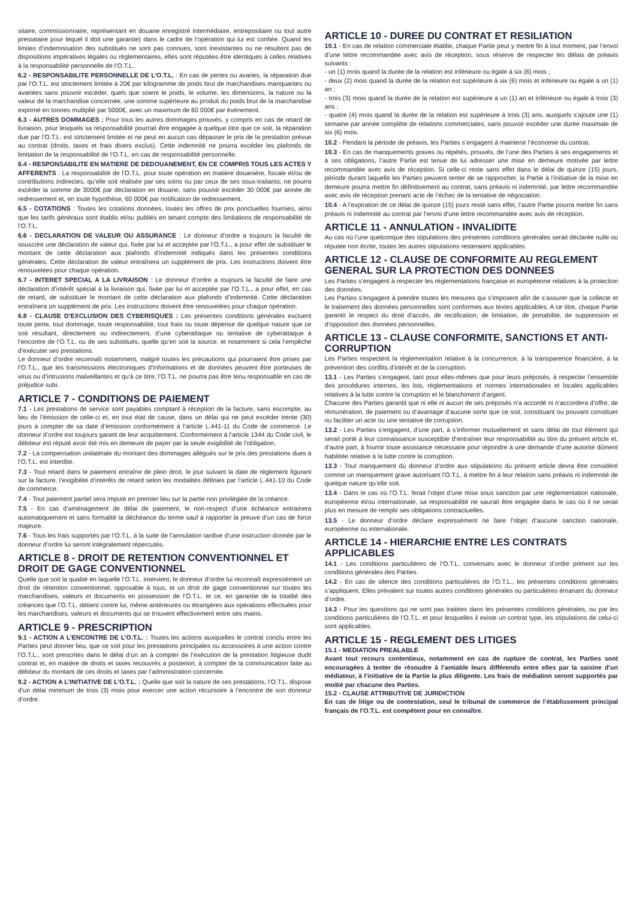sitaire, commissionnaire, représentant en douane enregistré intermédiaire, entrepositaire ou tout autre prestataire pour lequel il doit une garantie) dans le cadre de l’opération qui lui est confiée. Quand les limites d’indemnisation des substitués ne sont pas connues, sont inexistantes ou ne résultent pas de dispositions impératives légales ou règlementaires, elles sont réputées être identiques à celles relatives à la responsabilité personnelle de l’O.T.L.
6.2 - RESPONSABILITE PERSONNELLE DE L’O.T.L. : En cas de pertes ou avaries, la réparation due par l’O.T.L. est strictement limitée à 20€ par kilogramme de poids brut de marchandises manquantes ou avariées sans pouvoir excéder, quels que soient le poids, le volume, les dimensions, la nature ou la valeur de la marchandise concernée, une somme supérieure au produit du poids brut de la marchandise exprimé en tonnes multiplié par 5000€, avec un maximum de 60 000€ par évènement.
6.3 - AUTRES DOMMAGES : Pour tous les autres dommages prouvés, y compris en cas de retard de livraison, pour lesquels sa responsabilité pourrait être engagée à quelque titre que ce soit, la réparation due par l’O.T.L. est strictement limitée et ne peut en aucun cas dépasser le prix de la prestation prévue au contrat (droits, taxes et frais divers exclus). Cette indemnité ne pourra excéder les plafonds de limitation de la responsabilité de l’O.T.L. en cas de responsabilité personnelle.
6.4 - RESPONSABILITE EN MATIERE DE DEDOUANEMENT, EN CE COMPRIS TOUS LES ACTES Y AFFERENTS : La responsabilité de l’O.T.L. pour toute opération en matière douanière, fiscale et/ou de contributions indirectes, qu’elle soit réalisée par ses soins ou par ceux de ses sous-traitants, ne pourra excéder la somme de 3000€ par déclaration en douane, sans pouvoir excéder 30 000€ par année de redressement et, en toute hypothèse, 60 000€ par notification de redressement.
6.5 - COTATIONS : Toutes les cotations données, toutes les offres de prix ponctuelles fournies, ainsi que les tarifs généraux sont établis et/ou publiés en tenant compte des limitations de responsabilité de l’O.T.L.
6.6 - DECLARATION DE VALEUR OU ASSURANCE : Le donneur d’ordre a toujours la faculté de souscrire une déclaration de valeur qui, fixée par lui et acceptée par l’O.T.L., a pour effet de substituer le montant de cette déclaration aux plafonds d’indemnité indiqués dans les présentes conditions générales. Cette déclaration de valeur entraînera un supplément de prix. Les instructions doivent être renouvelées pour chaque opération.
6.7 - INTERET SPECIAL A LA LIVRAISON : Le donneur d’ordre a toujours la faculté de faire une déclaration d’intérêt spécial à la livraison qui, fixée par lui et acceptée par l’O.T.L., a pour effet, en cas de retard, de substituer le montant de cette déclaration aux plafonds d’indemnité. Cette déclaration entraînera un supplément de prix. Les instructions doivent être renouvelées pour chaque opération.
6.8 - CLAUSE D’EXCLUSION DES CYBERISQUES : Les présentes conditions générales excluent toute perte, tout dommage, toute responsabilité, tout frais ou toute dépense de quelque nature que ce soit résultant, directement ou indirectement, d’une cyberattaque ou tentative de cyberattaque à l’encontre de l’O.T.L. ou de ses substitués, quelle qu’en soit la source, et notamment si cela l’empêche d’exécuter ses prestations.
Le donneur d’ordre reconnaît notamment, malgré toutes les précautions qui pourraient être prises par l’O.T.L., que les transmissions électroniques d’informations et de données peuvent être porteuses de virus ou d’intrusions malveillantes et qu’à ce titre, l’O.T.L. ne pourra pas être tenu responsable en cas de préjudice subi.
ARTICLE 7 - CONDITIONS DE PAIEMENT
7.1 - Les prestations de service sont payables comptant à réception de la facture, sans escompte, au lieu de l’émission de celle-ci et, en tout état de cause, dans un délai qui ne peut excéder trente (30) jours à compter de sa date d’émission conformément à l’article L.441-11 du Code de commerce. Le donneur d’ordre est toujours garant de leur acquittement. Conformément à l’article 1344 du Code civil, le débiteur est réputé avoir été mis en demeure de payer par la seule exigibilité de l’obligation.
7.2 - La compensation unilatérale du montant des dommages allégués sur le prix des prestations dues à l’O.T.L. est interdite.
7.3 - Tout retard dans le paiement entraîne de plein droit, le jour suivant la date de règlement figurant sur la facture, l’exigibilité d’intérêts de retard selon les modalités définies par l’article L.441-10 du Code de commerce.
7.4 - Tout paiement partiel sera imputé en premier lieu sur la partie non privilégiée de la créance.
7.5 - En cas d’aménagement de délai de paiement, le non-respect d’une échéance entrainera automatiquement et sans formalité la déchéance du terme sauf à rapporter la preuve d’un cas de force majeure.
7.6 - Tous les frais supportés par l’O.T.L. à la suite de l’annulation tardive d’une instruction donnée par le donneur d’ordre lui seront intégralement répercutés.
ARTICLE 8 - DROIT DE RETENTION CONVENTIONNEL ET DROIT DE GAGE CONVENTIONNEL
Quelle que soit la qualité en laquelle l’O.T.L. intervient, le donneur d’ordre lui reconnaît expressément un droit de rétention conventionnel, opposable à tous, et un droit de gage conventionnel sur toutes les marchandises, valeurs et documents en possession de l’O.T.L. et ce, en garantie de la totalité des créances que l’O.T.L. détient contre lui, même antérieures ou étrangères aux opérations effectuées pour les marchandises, valeurs et documents qui se trouvent effectivement entre ses mains.
ARTICLE 9 - PRESCRIPTION
9.1 - ACTION A L’ENCONTRE DE L’O.T.L. : Toutes les actions auxquelles le contrat conclu entre les Parties peut donner lieu, que ce soit pour les prestations principales ou accessoires à une action contre l’O.T.L., sont prescrites dans le délai d’un an à compter de l’exécution de la prestation litigieuse dudit contrat et, en matière de droits et taxes recouvrés a posteriori, à compter de la communication faite au débiteur du montant de ces droits et taxes par l’administration concernée.
9.2 - ACTION A L’INITIATIVE DE L’O.T.L. : Quelle que soit la nature de ses prestations, l’O.T.L. dispose d’un délai minimum de trois (3) mois pour exercer une action récursoire à l’encontre de son donneur d’ordre.
ARTICLE 10 - DUREE DU CONTRAT ET RESILIATION
10.1 - En cas de relation commerciale établie, chaque Partie peut y mettre fin à tout moment, par l’envoi d’une lettre recommandée avec avis de réception, sous réserve de respecter les délais de préavis suivants :
- un (1) mois quand la durée de la relation est inférieure ou égale à six (6) mois ;
- deux (2) mois quand la durée de la relation est supérieure à six (6) mois et inférieure ou égale à un (1) an ;
- trois (3) mois quand la durée de la relation est supérieure à un (1) an et inférieure ou égale à trois (3) ans ;
- quatre (4) mois quand la durée de la relation est supérieure à trois (3) ans, auxquels s’ajoute une (1) semaine par année complète de relations commerciales, sans pouvoir excéder une durée maximale de six (6) mois.
10.2 - Pendant la période de préavis, les Parties s’engagent à maintenir l’économie du contrat.
10.3 - En cas de manquements graves ou répétés, prouvés, de l’une des Parties à ses engagements et à ses obligations, l’autre Partie est tenue de lui adresser une mise en demeure motivée par lettre recommandée avec avis de réception. Si celle-ci reste sans effet dans le délai de quinze (15) jours, période durant laquelle les Parties peuvent tenter de se rapprocher, la Partie à l’initiative de la mise en demeure pourra mettre fin définitivement au contrat, sans préavis ni indemnité, par lettre recommandée avec avis de réception prenant acte de l’échec de la tentative de négociation.
10.4 - A l’expiration de ce délai de quinze (15) jours resté sans effet, l’autre Partie pourra mettre fin sans préavis ni indemnité au contrat par l’envoi d’une lettre recommandée avec avis de réception.
ARTICLE 11 - ANNULATION - INVALIDITE
Au cas où l’une quelconque des stipulations des présentes conditions générales serait déclarée nulle ou réputée non écrite, toutes les autres stipulations resteraient applicables.
ARTICLE 12 - CLAUSE DE CONFORMITE AU REGLEMENT GENERAL SUR LA PROTECTION DES DONNEES
Les Parties s’engagent à respecter les règlementations française et européenne relatives à la protection des données.
Les Parties s’engagent à prendre toutes les mesures qui s’imposent afin de s’assurer que la collecte et le traitement des données personnelles sont conformes aux textes applicables. A ce titre, chaque Partie garantit le respect du droit d’accès, de rectification, de limitation, de portabilité, de suppression et d’opposition des données personnelles.
ARTICLE 13 - CLAUSE CONFORMITE, SANCTIONS ET ANTI-CORRUPTION
Les Parties respectent la réglementation relative à la concurrence, à la transparence financière, à la prévention des conflits d’intérêt et de la corruption.
13.1 - Les Parties s’engagent, tant pour elles-mêmes que pour leurs préposés, à respecter l’ensemble des procédures internes, les lois, règlementations et normes internationales et locales applicables relatives à la lutte contre la corruption et le blanchiment d’argent.
Chacune des Parties garantit que ni elle ni aucun de ses préposés n’a accordé ni n’accordera d’offre, de rémunération, de paiement ou d’avantage d’aucune sorte que ce soit, constituant ou pouvant constituer ou faciliter un acte ou une tentative de corruption.
13.2 - Les Parties s’engagent, d’une part, à s’informer mutuellement et sans délai de tout élément qui serait porté à leur connaissance susceptible d’entraîner leur responsabilité au titre du présent article et, d’autre part, à fournir toute assistance nécessaire pour répondre à une demande d’une autorité dûment habilitée relative à la lutte contre la corruption.
13.3 - Tout manquement du donneur d’ordre aux stipulations du présent article devra être considéré comme un manquement grave autorisant l’O.T.L. à mettre fin à leur relation sans préavis ni indemnité de quelque nature qu’elle soit.
13.4 - Dans le cas où l’O.T.L. ferait l’objet d’une mise sous sanction par une règlementation nationale, européenne et/ou internationale, sa responsabilité ne saurait être engagée dans le cas où il ne serait plus en mesure de remplir ses obligations contractuelles.
13.5 - Le donneur d’ordre déclare expressément ne faire l’objet d’aucune sanction nationale, européenne ou internationale.
ARTICLE 14 - HIERARCHIE ENTRE LES CONTRATS APPLICABLES
14.1 - Les conditions particulières de l’O.T.L. convenues avec le donneur d’ordre priment sur les conditions générales des Parties.
14.2 - En cas de silence des conditions particulières de l’O.T.L., les présentes conditions générales s’appliquent. Elles prévalent sur toutes autres conditions générales ou particulières émanant du donneur d’ordre.
14.3 - Pour les questions qui ne sont pas traitées dans les présentes conditions générales, ou par les conditions particulières de l’O.T.L. et pour lesquelles il existe un contrat type, les stipulations de celui-ci sont applicables.
ARTICLE 15 - REGLEMENT DES LITIGES
15.1 - MEDIATION PREALABLE
Avant tout recours contentieux, notamment en cas de rupture de contrat, les Parties sont encouragées à tenter de résoudre à l’amiable leurs différends entre elles par la saisine d’un médiateur, à l’initiative de la Partie la plus diligente. Les frais de médiation seront supportés par moitié par chacune des Parties.
15.2 - CLAUSE ATTRIBUTIVE DE JURIDICTION
En cas de litige ou de contestation, seul le tribunal de commerce de l’établissement principal français de l’O.T.L. est compétent pour en connaître.